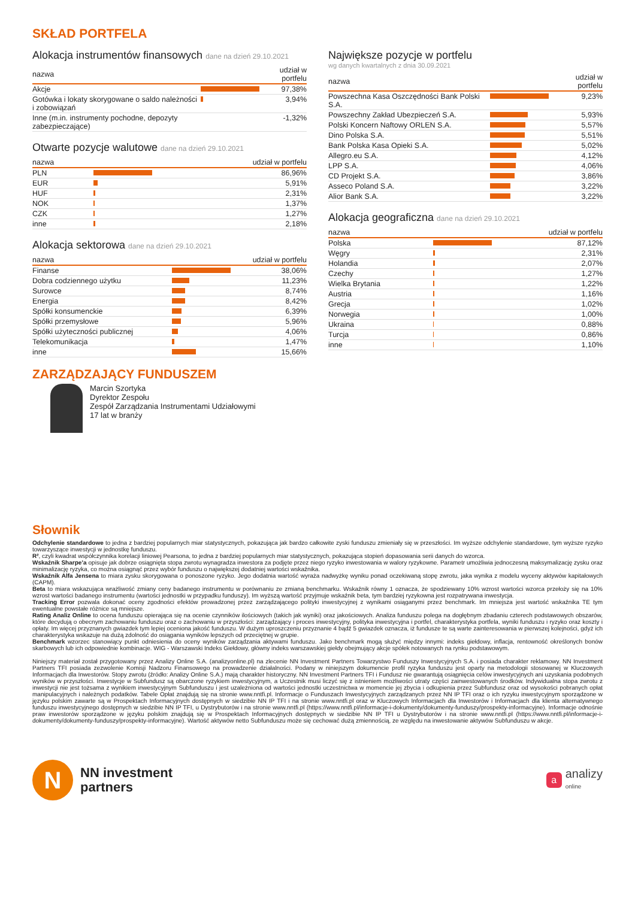SKŁAD PORTFELA
Alokacja instrumentów finansowych dane na dzień 29.10.2021
| nazwa | | udział w portfelu |
| --- | --- | --- |
| Akcje | | 97,38% |
| Gotówka i lokaty skorygowane o saldo należności i zobowiązań | | 3,94% |
| Inne (m.in. instrumenty pochodne, depozyty zabezpieczające) | | -1,32% |
Otwarte pozycje walutowe dane na dzień 29.10.2021
| nazwa | | udział w portfelu |
| --- | --- | --- |
| PLN | | 86,96% |
| EUR | | 5,91% |
| HUF | | 2,31% |
| NOK | | 1,37% |
| CZK | | 1,27% |
| inne | | 2,18% |
Alokacja sektorowa dane na dzień 29.10.2021
| nazwa | | udział w portfelu |
| --- | --- | --- |
| Finanse | | 38,06% |
| Dobra codziennego użytku | | 11,23% |
| Surowce | | 8,74% |
| Energia | | 8,42% |
| Spółki konsumenckie | | 6,39% |
| Spółki przemysłowe | | 5,96% |
| Spółki użyteczności publicznej | | 4,06% |
| Telekomunikacja | | 1,47% |
| inne | | 15,66% |
Największe pozycje w portfelu
wg danych kwartalnych z dnia 30.09.2021
| nazwa | | udział w portfelu |
| --- | --- | --- |
| Powszechna Kasa Oszczędności Bank Polski S.A. | | 9,23% |
| Powszechny Zakład Ubezpieczeń S.A. | | 5,93% |
| Polski Koncern Naftowy ORLEN S.A. | | 5,57% |
| Dino Polska S.A. | | 5,51% |
| Bank Polska Kasa Opieki S.A. | | 5,02% |
| Allegro.eu S.A. | | 4,12% |
| LPP S.A. | | 4,06% |
| CD Projekt S.A. | | 3,86% |
| Asseco Poland S.A. | | 3,22% |
| Alior Bank S.A. | | 3,22% |
Alokacja geograficzna dane na dzień 29.10.2021
| nazwa | | udział w portfelu |
| --- | --- | --- |
| Polska | | 87,12% |
| Węgry | | 2,31% |
| Holandia | | 2,07% |
| Czechy | | 1,27% |
| Wielka Brytania | | 1,22% |
| Austria | | 1,16% |
| Grecja | | 1,02% |
| Norwegia | | 1,00% |
| Ukraina | | 0,88% |
| Turcja | | 0,86% |
| inne | | 1,10% |
ZARZĄDZAJĄCY FUNDUSZEM
Marcin Szortyka
Dyrektor Zespołu
Zespół Zarządzania Instrumentami Udziałowymi
17 lat w branży
Słownik
Odchylenie standardowe to jedna z bardziej popularnych miar statystycznych, pokazująca jak bardzo całkowite zyski funduszu zmieniały się w przeszłości. Im wyższe odchylenie standardowe, tym wyższe ryzyko towarzyszące inwestycji w jednostkę funduszu.
R², czyli kwadrat współczynnika korelacji liniowej Pearsona, to jedna z bardziej popularnych miar statystycznych, pokazująca stopień dopasowania serii danych do wzorca.
Wskaźnik Sharpe’a opisuje jak dobrze osiągnięta stopa zwrotu wynagradza inwestora za podjęte przez niego ryzyko inwestowania w walory ryzykowne. Parametr umożliwia jednoczesną maksymalizację zysku oraz minimalizację ryzyka, co można osiągnąć przez wybór funduszu o największej dodatniej wartości wskaźnika.
Wskaźnik Alfa Jensena to miara zysku skorygowana o ponoszone ryzyko. Jego dodatnia wartość wyraża nadwyżkę wyniku ponad oczekiwaną stopę zwrotu, jaka wynika z modelu wyceny aktywów kapitałowych (CAPM).
Beta to miara wskazująca wrażliwość zmiany ceny badanego instrumentu w porównaniu ze zmianą benchmarku. Wskaźnik równy 1 oznacza, że spodziewany 10% wzrost wartości wzorca przełoży się na 10% wzrost wartości badanego instrumentu (wartości jednostki w przypadku funduszy). Im wyższą wartość przyjmuje wskaźnik beta, tym bardziej ryzykowna jest rozpatrywana inwestycja.
Tracking Error pozwala dokonać oceny zgodności efektów prowadzonej przez zarządzającego polityki inwestycyjnej z wynikami osiąganymi przez benchmark. Im mniejsza jest wartość wskaźnika TE tym ewentualne powstałe różnice są mniejsze.
Rating Analiz Online to ocena funduszu opierająca się na ocenie czynników ilościowych (takich jak wyniki) oraz jakościowych. Analiza funduszu polega na dogłębnym zbadaniu czterech podstawowych obszarów, które decydują o obecnym zachowaniu funduszu oraz o zachowaniu w przyszłości: zarządzający i proces inwestycyjny, polityka inwestycyjna i portfel, charakterystyka portfela, wyniki funduszu i ryzyko oraz koszty i opłaty. Im więcej przyznanych gwiazdek tym lepiej oceniona jakość funduszu. W dużym uproszczeniu przyznanie 4 bądź 5 gwiazdek oznacza, iż fundusze te są warte zainteresowania w pierwszej kolejności, gdyż ich charakterystyka wskazuje na dużą zdolność do osiągania wyników lepszych od przeciętnej w grupie.
Benchmark wzorzec stanowiący punkt odniesienia do oceny wyników zarządzania aktywami funduszu. Jako benchmark mogą służyć między innymi: indeks giełdowy, inflacja, rentowność określonych bonów skarbowych lub ich odpowiednie kombinacje. WIG - Warszawski Indeks Giełdowy, główny indeks warszawskiej giełdy obejmujący akcje spółek notowanych na rynku podstawowym.
Niniejszy materiał został przygotowany przez Analizy Online S.A. (analizyonline.pl) na zlecenie NN Investment Partners Towarzystwo Funduszy Inwestycyjnych S.A. i posiada charakter reklamowy. NN Investment Partners TFI posiada zezwolenie Komisji Nadzoru Finansowego na prowadzenie działalności. Podany w niniejszym dokumencie profil ryzyka funduszu jest oparty na metodologii stosowanej w Kluczowych Informacjach dla Inwestorów. Stopy zwrotu (źródło: Analizy Online S.A.) mają charakter historyczny. NN Investment Partners TFI i Fundusz nie gwarantują osiągnięcia celów inwestycyjnych ani uzyskania podobnych wyników w przyszłości. Inwestycje w Subfundusz są obarczone ryzykiem inwestycyjnym, a Uczestnik musi liczyć się z istnieniem możliwości utraty części zainwestowanych środków. Indywidualna stopa zwrotu z inwestycji nie jest tożsama z wynikiem inwestycyjnym Subfunduszu i jest uzależniona od wartości jednostki uczestnictwa w momencie jej zbycia i odkupienia przez Subfundusz oraz od wysokości pobranych opłat manipulacyjnych i należnych podatków. Tabele Opłat znajdują się na stronie www.nntfi.pl. Informacje o Funduszach Inwestycyjnych zarządzanych przez NN IP TFI oraz o ich ryzyku inwestycyjnym sporządzone w języku polskim zawarte są w Prospektach Informacyjnych dostępnych w siedzibie NN IP TFI i na stronie www.nntfi.pl oraz w Kluczowych Informacjach dla Inwestorów i Informacjach dla klienta alternatywnego funduszu inwestycyjnego dostępnych w siedzibie NN IP TFI, u Dystrybutorów i na stronie www.nntfi.pl (https://www.nntfi.pl/informacje-i-dokumenty/dokumenty-funduszy/prospekty-informacyjne). Informacje odnośnie praw inwestorów sporządzone w języku polskim znajdują się w Prospektach Informacyjnych dostępnych w siedzibie NN IP TFI u Dystrybutorów i na stronie www.nntfi.pl (https://www.nntfi.pl/informacje-i-dokumenty/dokumenty-funduszy/prospekty-informacyjne). Wartość aktywów netto Subfunduszu może się cechować dużą zmiennością, ze względu na inwestowanie aktywów Subfunduszu w akcje.
N
NN investment
partners
a
analizy
online